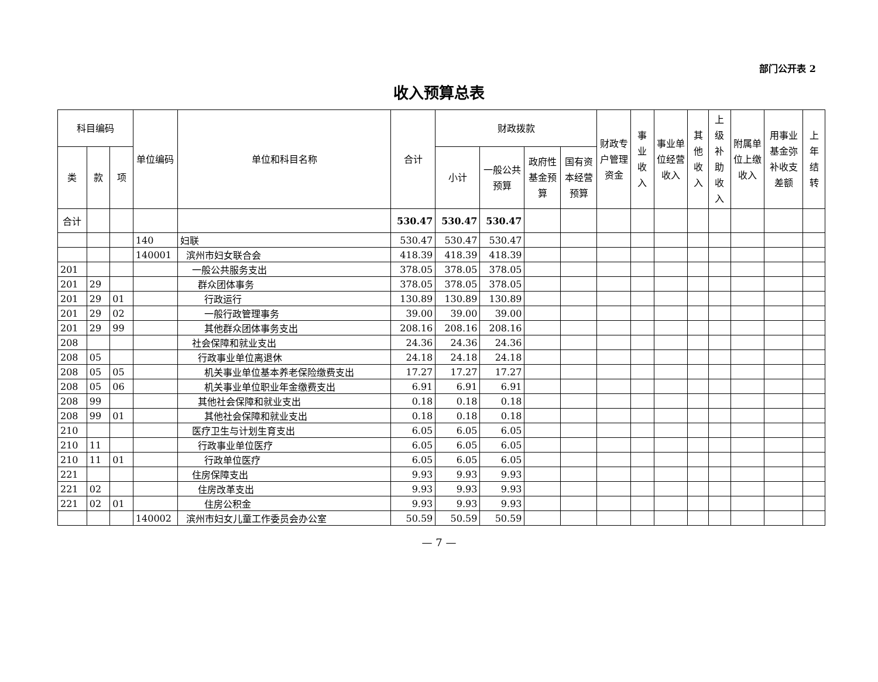部门公开表 2
收入预算总表
| 科目编码 | | | 单位编码 | 单位和科目名称 | 合计 | 财政拨款 | | | | 财政专户管理资金 | 事业收入 | 事业单位经营收入 | 其他收入 | 上级补助收入 | 附属单位上缴收入 | 用事业基金弥补收支差额 | 上年结转 |
| --- | --- | --- | --- | --- | --- | --- | --- | --- | --- | --- | --- | --- | --- | --- | --- | --- | --- |
| 类 | 款 | 项 | | | | 小计 | 一般公共预算 | 政府性基金预算 | 国有资本经营预算 | | | | | | | | |
| 合计 | | | | | 530.47 | 530.47 | 530.47 | | | | | | | | | | |
| | | | 140 | 妇联 | 530.47 | 530.47 | 530.47 | | | | | | | | | | |
| | | | 140001 | 滨州市妇女联合会 | 418.39 | 418.39 | 418.39 | | | | | | | | | | |
| 201 | | | | 一般公共服务支出 | 378.05 | 378.05 | 378.05 | | | | | | | | | | |
| 201 | 29 | | | 群众团体事务 | 378.05 | 378.05 | 378.05 | | | | | | | | | | |
| 201 | 29 | 01 | | 行政运行 | 130.89 | 130.89 | 130.89 | | | | | | | | | | |
| 201 | 29 | 02 | | 一般行政管理事务 | 39.00 | 39.00 | 39.00 | | | | | | | | | | |
| 201 | 29 | 99 | | 其他群众团体事务支出 | 208.16 | 208.16 | 208.16 | | | | | | | | | | |
| 208 | | | | 社会保障和就业支出 | 24.36 | 24.36 | 24.36 | | | | | | | | | | |
| 208 | 05 | | | 行政事业单位离退休 | 24.18 | 24.18 | 24.18 | | | | | | | | | | |
| 208 | 05 | 05 | | 机关事业单位基本养老保险缴费支出 | 17.27 | 17.27 | 17.27 | | | | | | | | | | |
| 208 | 05 | 06 | | 机关事业单位职业年金缴费支出 | 6.91 | 6.91 | 6.91 | | | | | | | | | | |
| 208 | 99 | | | 其他社会保障和就业支出 | 0.18 | 0.18 | 0.18 | | | | | | | | | | |
| 208 | 99 | 01 | | 其他社会保障和就业支出 | 0.18 | 0.18 | 0.18 | | | | | | | | | | |
| 210 | | | | 医疗卫生与计划生育支出 | 6.05 | 6.05 | 6.05 | | | | | | | | | | |
| 210 | 11 | | | 行政事业单位医疗 | 6.05 | 6.05 | 6.05 | | | | | | | | | | |
| 210 | 11 | 01 | | 行政单位医疗 | 6.05 | 6.05 | 6.05 | | | | | | | | | | |
| 221 | | | | 住房保障支出 | 9.93 | 9.93 | 9.93 | | | | | | | | | | |
| 221 | 02 | | | 住房改革支出 | 9.93 | 9.93 | 9.93 | | | | | | | | | | |
| 221 | 02 | 01 | | 住房公积金 | 9.93 | 9.93 | 9.93 | | | | | | | | | | |
| | | | 140002 | 滨州市妇女儿童工作委员会办公室 | 50.59 | 50.59 | 50.59 | | | | | | | | | | |
— 7 —